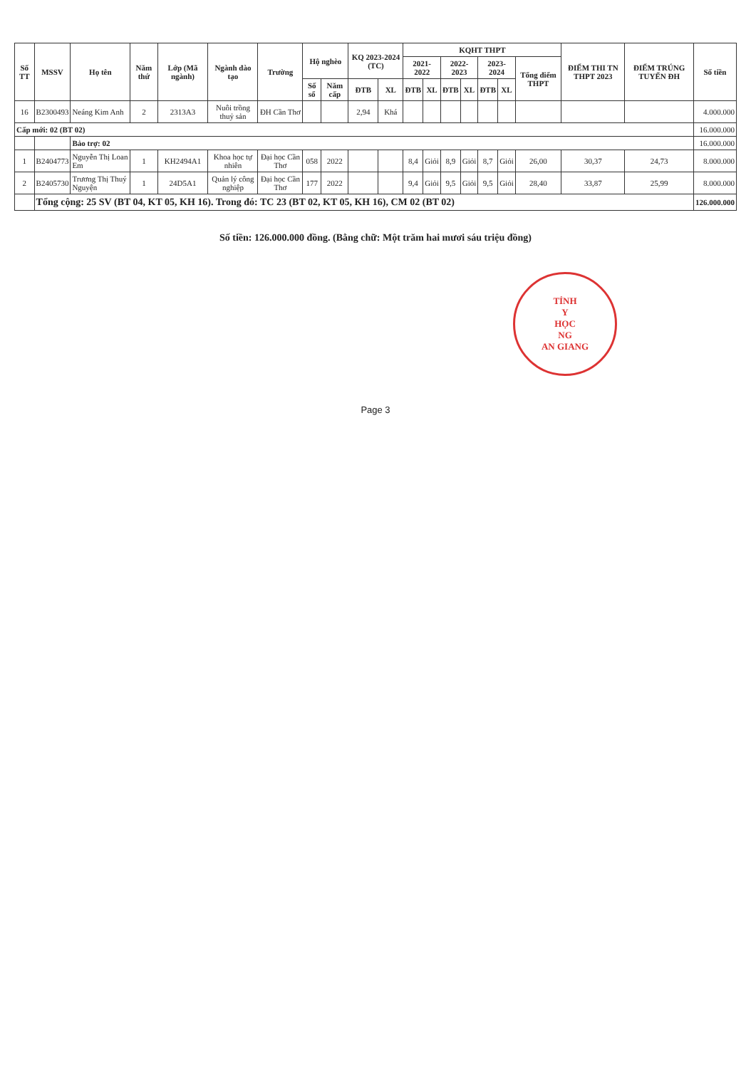| Số TT | MSSV | Họ tên | Năm thứ | Lớp (Mã ngành) | Ngành đào tạo | Trường | Hộ nghèo | | KQ 2023-2024 (TC) | | KQHT THPT | | | | | | | ĐIỂM THI TN THPT 2023 | ĐIỂM TRÚNG TUYỂN ĐH | Số tiền |
| --- | --- | --- | --- | --- | --- | --- | --- | --- | --- | --- | --- | --- | --- | --- | --- | --- | --- | --- | --- | --- |
| | | | | | | | | | | | 2021-2022 | | 2022-2023 | | 2023-2024 | | Tổng điểm THPT | | | |
| | | | | | | | Số sổ | Năm cấp | ĐTB | XL | ĐTB | XL | ĐTB | XL | ĐTB | XL | | | | |
| 16 | B2300493 | Neáng Kim Anh | 2 | 2313A3 | Nuôi trồng thuỷ sản | ĐH Cần Thơ | | | 2,94 | Khá | | | | | | | | | | 4.000.000 |
| Cấp mới: 02 (BT 02) | | | | | | | | | | | | | | | | | | | | 16.000.000 |
| | | Bảo trợ: 02 | | | | | | | | | | | | | | | | | | 16.000.000 |
| 1 | B2404773 | Nguyễn Thị Loan Em | 1 | KH2494A1 | Khoa học tự nhiên | Đại học Cần Thơ | 058 | 2022 | | | 8,4 | Giỏi | 8,9 | Giỏi | 8,7 | Giỏi | 26,00 | 30,37 | 24,73 | 8.000.000 |
| 2 | B2405730 | Trương Thị Thuý Nguyện | 1 | 24D5A1 | Quản lý công nghiệp | Đại học Cần Thơ | 177 | 2022 | | | 9,4 | Giỏi | 9,5 | Giỏi | 9,5 | Giỏi | 28,40 | 33,87 | 25,99 | 8.000.000 |
| | Tổng cộng: 25 SV (BT 04, KT 05, KH 16). Trong đó: TC 23 (BT 02, KT 05, KH 16), CM 02 (BT 02) | | | | | | | | | | | | | | | | | | | 126.000.000 |
Số tiền: 126.000.000 đồng. (Bằng chữ: Một trăm hai mươi sáu triệu đồng)
TỈNH
Y
HỌC
NG
AN GIANG
Page 3